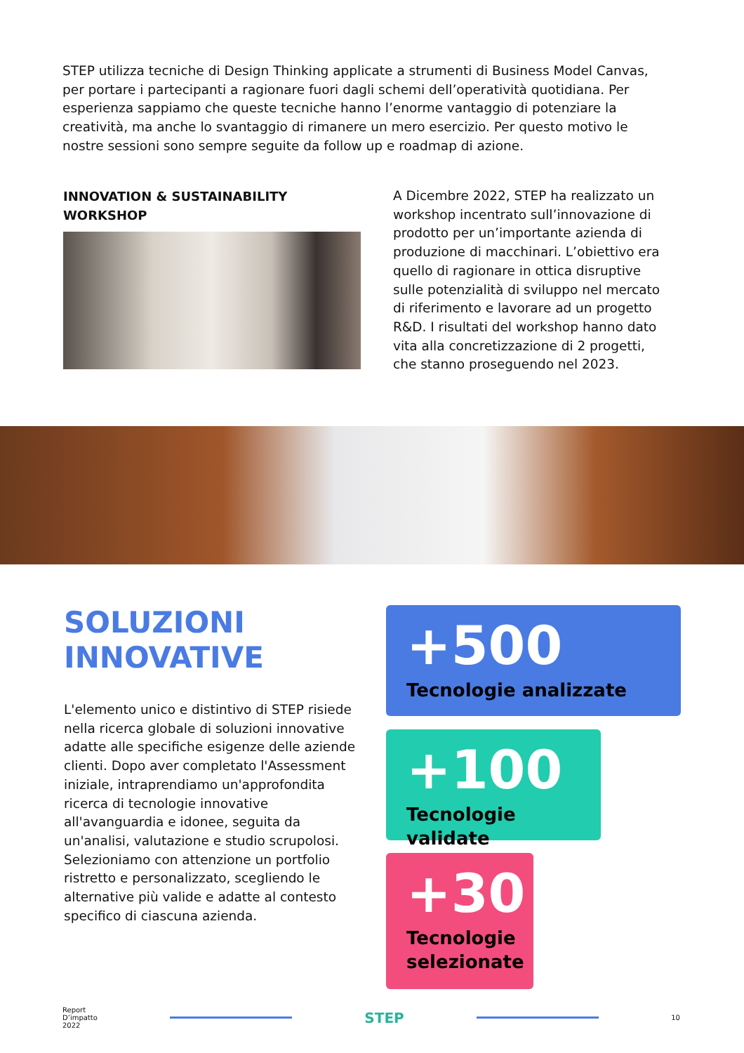STEP utilizza tecniche di Design Thinking applicate a strumenti di Business Model Canvas, per portare i partecipanti a ragionare fuori dagli schemi dell’operatività quotidiana. Per esperienza sappiamo che queste tecniche hanno l’enorme vantaggio di potenziare la creatività, ma anche lo svantaggio di rimanere un mero esercizio. Per questo motivo le nostre sessioni sono sempre seguite da follow up e roadmap di azione.
INNOVATION & SUSTAINABILITY
WORKSHOP
A Dicembre 2022, STEP ha realizzato un workshop incentrato sull’innovazione di prodotto per un’importante azienda di produzione di macchinari. L’obiettivo era quello di ragionare in ottica disruptive sulle potenzialità di sviluppo nel mercato di riferimento e lavorare ad un progetto R&D. I risultati del workshop hanno dato vita alla concretizzazione di 2 progetti, che stanno proseguendo nel 2023.
SOLUZIONI
INNOVATIVE
L'elemento unico e distintivo di STEP risiede nella ricerca globale di soluzioni innovative adatte alle specifiche esigenze delle aziende clienti. Dopo aver completato l'Assessment iniziale, intraprendiamo un'approfondita ricerca di tecnologie innovative all'avanguardia e idonee, seguita da un'analisi, valutazione e studio scrupolosi. Selezioniamo con attenzione un portfolio ristretto e personalizzato, scegliendo le alternative più valide e adatte al contesto specifico di ciascuna azienda.
+500
Tecnologie analizzate
+100
Tecnologie validate
+30
Tecnologie selezionate
Report
D’impatto
2022
STEP
10